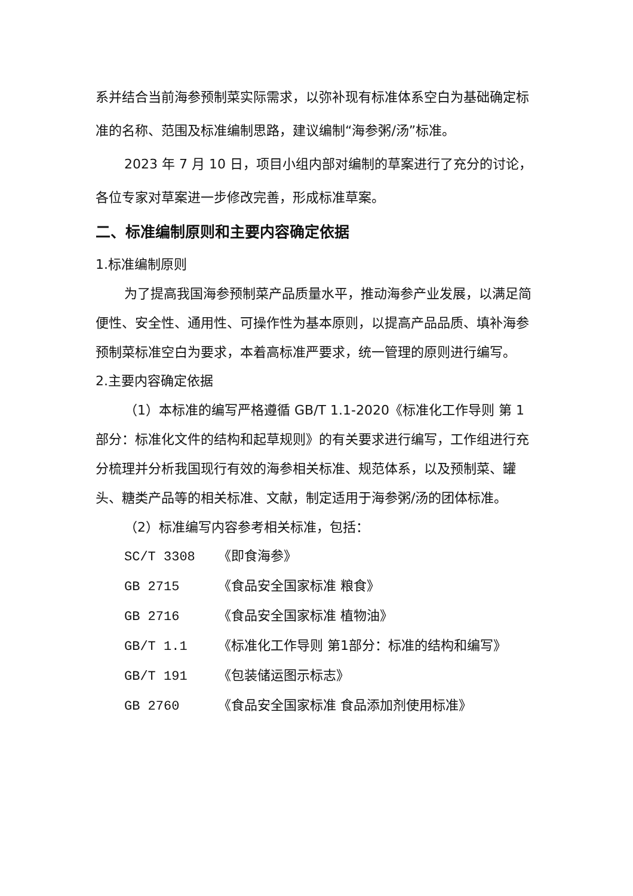系并结合当前海参预制菜实际需求，以弥补现有标准体系空白为基础确定标准的名称、范围及标准编制思路，建议编制“海参粥/汤”标准。
2023 年 7 月 10 日，项目小组内部对编制的草案进行了充分的讨论，各位专家对草案进一步修改完善，形成标准草案。
二、标准编制原则和主要内容确定依据
1.标准编制原则
为了提高我国海参预制菜产品质量水平，推动海参产业发展，以满足简便性、安全性、通用性、可操作性为基本原则，以提高产品品质、填补海参预制菜标准空白为要求，本着高标准严要求，统一管理的原则进行编写。
2.主要内容确定依据
（1）本标准的编写严格遵循 GB/T 1.1-2020《标准化工作导则 第 1 部分：标准化文件的结构和起草规则》的有关要求进行编写，工作组进行充分梳理并分析我国现行有效的海参相关标准、规范体系，以及预制菜、罐头、糖类产品等的相关标准、文献，制定适用于海参粥/汤的团体标准。
（2）标准编写内容参考相关标准，包括：
SC/T 3308 《即食海参》
GB 2715 《食品安全国家标准 粮食》
GB 2716 《食品安全国家标准 植物油》
GB/T 1.1 《标准化工作导则 第1部分：标准的结构和编写》
GB/T 191 《包装储运图示标志》
GB 2760 《食品安全国家标准 食品添加剂使用标准》